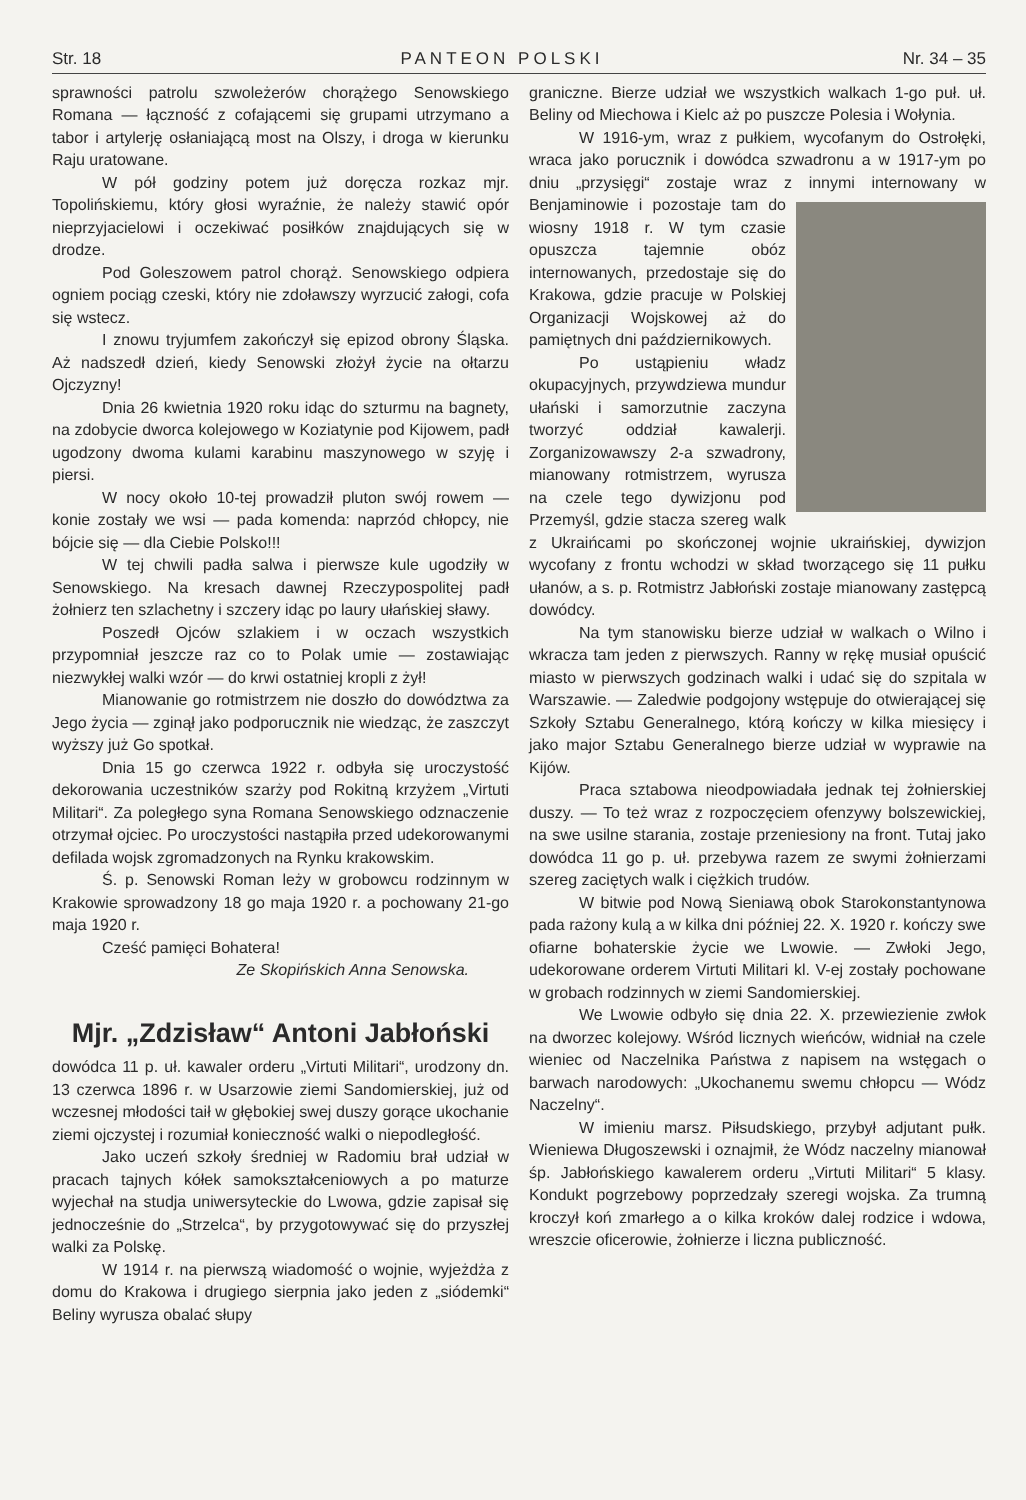Str. 18 PANTEON POLSKI Nr. 34 – 35
sprawności patrolu szwoleżerów chorążego Senowskiego Romana — łączność z cofającemi się grupami utrzymano a tabor i artylerję osłaniającą most na Olszy, i droga w kierunku Raju uratowane.
W pół godziny potem już doręcza rozkaz mjr. Topolińskiemu, który głosi wyraźnie, że należy stawić opór nieprzyjacielowi i oczekiwać posiłków znajdujących się w drodze.
Pod Goleszowem patrol chorąż. Senowskiego odpiera ogniem pociąg czeski, który nie zdoławszy wyrzucić załogi, cofa się wstecz.
I znowu tryjumfem zakończył się epizod obrony Śląska. Aż nadszedł dzień, kiedy Senowski złożył życie na ołtarzu Ojczyzny!
Dnia 26 kwietnia 1920 roku idąc do szturmu na bagnety, na zdobycie dworca kolejowego w Koziatynie pod Kijowem, padł ugodzony dwoma kulami karabinu maszynowego w szyję i piersi.
W nocy około 10-tej prowadził pluton swój rowem — konie zostały we wsi — pada komenda: naprzód chłopcy, nie bójcie się — dla Ciebie Polsko!!!
W tej chwili padła salwa i pierwsze kule ugodziły w Senowskiego. Na kresach dawnej Rzeczypospolitej padł żołnierz ten szlachetny i szczery idąc po laury ułańskiej sławy.
Poszedł Ojców szlakiem i w oczach wszystkich przypomniał jeszcze raz co to Polak umie — zostawiając niezwykłej walki wzór — do krwi ostatniej kropli z żył!
Mianowanie go rotmistrzem nie doszło do dowództwa za Jego życia — zginął jako podporucznik nie wiedząc, że zaszczyt wyższy już Go spotkał.
Dnia 15 go czerwca 1922 r. odbyła się uroczystość dekorowania uczestników szarży pod Rokitną krzyżem „Virtuti Militari“. Za poległego syna Romana Senowskiego odznaczenie otrzymał ojciec. Po uroczystości nastąpiła przed udekorowanymi defilada wojsk zgromadzonych na Rynku krakowskim.
Ś. p. Senowski Roman leży w grobowcu rodzinnym w Krakowie sprowadzony 18 go maja 1920 r. a pochowany 21-go maja 1920 r.
Cześć pamięci Bohatera!
Ze Skopińskich Anna Senowska.
Mjr. „Zdzisław“ Antoni Jabłoński
dowódca 11 p. uł. kawaler orderu „Virtuti Militari“, urodzony dn. 13 czerwca 1896 r. w Usarzowie ziemi Sandomierskiej, już od wczesnej młodości taił w głębokiej swej duszy gorące ukochanie ziemi ojczystej i rozumiał konieczność walki o niepodległość.
Jako uczeń szkoły średniej w Radomiu brał udział w pracach tajnych kółek samokształceniowych a po maturze wyjechał na studja uniwersyteckie do Lwowa, gdzie zapisał się jednocześnie do „Strzelca“, by przygotowywać się do przyszłej walki za Polskę.
W 1914 r. na pierwszą wiadomość o wojnie, wyjeżdża z domu do Krakowa i drugiego sierpnia jako jeden z „siódemki“ Beliny wyrusza obalać słupy
graniczne. Bierze udział we wszystkich walkach 1-go puł. uł. Beliny od Miechowa i Kielc aż po puszcze Polesia i Wołynia.
W 1916-ym, wraz z pułkiem, wycofanym do Ostrołęki, wraca jako porucznik i dowódca szwadronu a w 1917-ym po dniu „przysięgi“ zostaje wraz z innymi internowany w Benjaminowie i pozostaje tam do wiosny 1918 r. W tym czasie opuszcza tajemnie obóz internowanych, przedostaje się do Krakowa, gdzie pracuje w Polskiej Organizacji Wojskowej aż do pamiętnych dni październikowych.
Po ustąpieniu władz okupacyjnych, przywdziewa mundur ułański i samorzutnie zaczyna tworzyć oddział kawalerji. Zorganizowawszy 2-a szwadrony, mianowany rotmistrzem, wyrusza na czele tego dywizjonu pod Przemyśl, gdzie stacza szereg walk z Ukraińcami po skończonej wojnie ukraińskiej, dywizjon wycofany z frontu wchodzi w skład tworzącego się 11 pułku ułanów, a s. p. Rotmistrz Jabłoński zostaje mianowany zastępcą dowódcy.
Na tym stanowisku bierze udział w walkach o Wilno i wkracza tam jeden z pierwszych. Ranny w rękę musiał opuścić miasto w pierwszych godzinach walki i udać się do szpitala w Warszawie. — Zaledwie podgojony wstępuje do otwierającej się Szkoły Sztabu Generalnego, którą kończy w kilka miesięcy i jako major Sztabu Generalnego bierze udział w wyprawie na Kijów.
Praca sztabowa nieodpowiadała jednak tej żołnierskiej duszy. — To też wraz z rozpoczęciem ofenzywy bolszewickiej, na swe usilne starania, zostaje przeniesiony na front. Tutaj jako dowódca 11 go p. uł. przebywa razem ze swymi żołnierzami szereg zaciętych walk i ciężkich trudów.
W bitwie pod Nową Sieniawą obok Starokonstantynowa pada rażony kulą a w kilka dni później 22. X. 1920 r. kończy swe ofiarne bohaterskie życie we Lwowie. — Zwłoki Jego, udekorowane orderem Virtuti Militari kl. V-ej zostały pochowane w grobach rodzinnych w ziemi Sandomierskiej.
We Lwowie odbyło się dnia 22. X. przewiezienie zwłok na dworzec kolejowy. Wśród licznych wieńców, widniał na czele wieniec od Naczelnika Państwa z napisem na wstęgach o barwach narodowych: „Ukochanemu swemu chłopcu — Wódz Naczelny“.
W imieniu marsz. Piłsudskiego, przybył adjutant pułk. Wieniewa Długoszewski i oznajmił, że Wódz naczelny mianował śp. Jabłońskiego kawalerem orderu „Virtuti Militari“ 5 klasy. Kondukt pogrzebowy poprzedzały szeregi wojska. Za trumną kroczył koń zmarłego a o kilka kroków dalej rodzice i wdowa, wreszcie oficerowie, żołnierze i liczna publiczność.